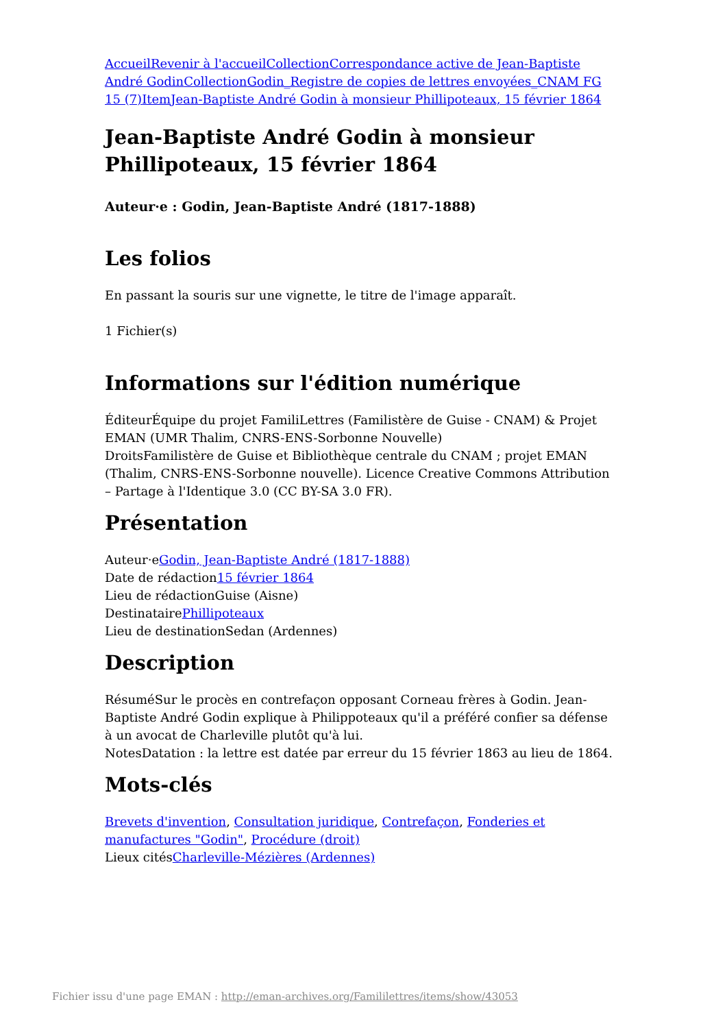Accueil Revenir à l'accueil Collection Correspondance active de Jean-Baptiste André Godin Collection Godin_Registre de copies de lettres envoyées_CNAM FG 15 (7) Item Jean-Baptiste André Godin à monsieur Phillipoteaux, 15 février 1864
Jean-Baptiste André Godin à monsieur Phillipoteaux, 15 février 1864
Auteur·e : Godin, Jean-Baptiste André (1817-1888)
Les folios
En passant la souris sur une vignette, le titre de l'image apparaît.
1 Fichier(s)
Informations sur l'édition numérique
ÉditeurÉquipe du projet FamiliLettres (Familistère de Guise - CNAM) & Projet EMAN (UMR Thalim, CNRS-ENS-Sorbonne Nouvelle)
DroitsFamilistère de Guise et Bibliothèque centrale du CNAM ; projet EMAN (Thalim, CNRS-ENS-Sorbonne nouvelle). Licence Creative Commons Attribution – Partage à l'Identique 3.0 (CC BY-SA 3.0 FR).
Présentation
Auteur·eGodin, Jean-Baptiste André (1817-1888)
Date de rédaction15 février 1864
Lieu de rédactionGuise (Aisne)
DestinatairePhillipoteaux
Lieu de destinationSedan (Ardennes)
Description
RésuméSur le procès en contrefaçon opposant Corneau frères à Godin. Jean-Baptiste André Godin explique à Philippoteaux qu'il a préféré confier sa défense à un avocat de Charleville plutôt qu'à lui.
NotesDatation : la lettre est datée par erreur du 15 février 1863 au lieu de 1864.
Mots-clés
Brevets d'invention, Consultation juridique, Contrefaçon, Fonderies et manufactures "Godin", Procédure (droit)
Lieux citésCharleville-Mézières (Ardennes)
Fichier issu d'une page EMAN : http://eman-archives.org/Famililettres/items/show/43053